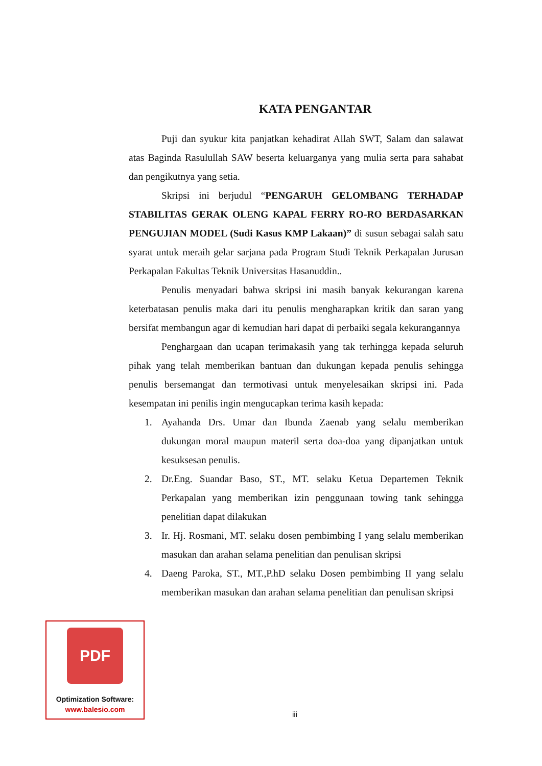KATA PENGANTAR
Puji dan syukur kita panjatkan kehadirat Allah SWT, Salam dan salawat atas Baginda Rasulullah SAW beserta keluarganya yang mulia serta para sahabat dan pengikutnya yang setia.
Skripsi ini berjudul “PENGARUH GELOMBANG TERHADAP STABILITAS GERAK OLENG KAPAL FERRY RO-RO BERDASARKAN PENGUJIAN MODEL (Sudi Kasus KMP Lakaan)” di susun sebagai salah satu syarat untuk meraih gelar sarjana pada Program Studi Teknik Perkapalan Jurusan Perkapalan Fakultas Teknik Universitas Hasanuddin..
Penulis menyadari bahwa skripsi ini masih banyak kekurangan karena keterbatasan penulis maka dari itu penulis mengharapkan kritik dan saran yang bersifat membangun agar di kemudian hari dapat di perbaiki segala kekurangannya
Penghargaan dan ucapan terimakasih yang tak terhingga kepada seluruh pihak yang telah memberikan bantuan dan dukungan kepada penulis sehingga penulis bersemangat dan termotivasi untuk menyelesaikan skripsi ini. Pada kesempatan ini penilis ingin mengucapkan terima kasih kepada:
1. Ayahanda Drs. Umar dan Ibunda Zaenab yang selalu memberikan dukungan moral maupun materil serta doa-doa yang dipanjatkan untuk kesuksesan penulis.
2. Dr.Eng. Suandar Baso, ST., MT. selaku Ketua Departemen Teknik Perkapalan yang memberikan izin penggunaan towing tank sehingga penelitian dapat dilakukan
3. Ir. Hj. Rosmani, MT. selaku dosen pembimbing I yang selalu memberikan masukan dan arahan selama penelitian dan penulisan skripsi
4. Daeng Paroka, ST., MT.,P.hD selaku Dosen pembimbing II yang selalu memberikan masukan dan arahan selama penelitian dan penulisan skripsi
PDF
Optimization Software:
www.balesio.com
iii